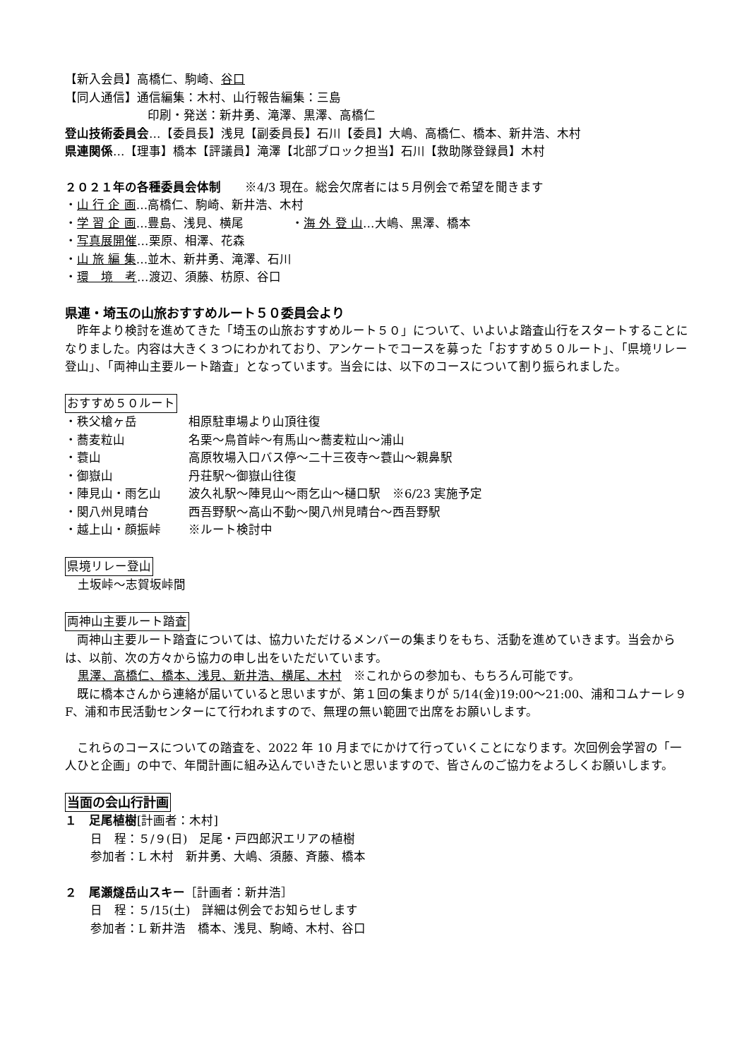【新入会員】高橋仁、駒崎、谷口
【同人通信】通信編集：木村、山行報告編集：三島
印刷・発送：新井勇、滝澤、黒澤、高橋仁
登山技術委員会…【委員長】浅見【副委員長】石川【委員】大嶋、高橋仁、橋本、新井浩、木村
県連関係…【理事】橋本【評議員】滝澤【北部ブロック担当】石川【救助隊登録員】木村
２０２１年の各種委員会体制　　※4/3 現在。総会欠席者には５月例会で希望を聞きます
・山 行 企 画…高橋仁、駒崎、新井浩、木村
・学 習 企 画…豊島、浅見、横尾　　　　・海 外 登 山…大嶋、黒澤、橋本
・写真展開催…栗原、相澤、花森
・山 旅 編 集…並木、新井勇、滝澤、石川
・環　境　考…渡辺、須藤、枋原、谷口
県連・埼玉の山旅おすすめルート５０委員会より
　昨年より検討を進めてきた「埼玉の山旅おすすめルート５０」について、いよいよ踏査山行をスタートすることになりました。内容は大きく３つにわかれており、アンケートでコースを募った「おすすめ５０ルート」、「県境リレー登山」、「両神山主要ルート踏査」となっています。当会には、以下のコースについて割り振られました。
おすすめ５０ルート
・秩父槍ヶ岳 相原駐車場より山頂往復
・蕎麦粒山 名栗～鳥首峠～有馬山～蕎麦粒山～浦山
・蓑山 高原牧場入口バス停～二十三夜寺～蓑山～親鼻駅
・御嶽山 丹荘駅～御嶽山往復
・陣見山・雨乞山 波久礼駅～陣見山～雨乞山～樋口駅　※6/23 実施予定
・関八州見晴台 西吾野駅～高山不動～関八州見晴台～西吾野駅
・越上山・顔振峠 ※ルート検討中
県境リレー登山
土坂峠～志賀坂峠間
両神山主要ルート踏査
　両神山主要ルート踏査については、協力いただけるメンバーの集まりをもち、活動を進めていきます。当会からは、以前、次の方々から協力の申し出をいただいています。
黒澤、高橋仁、橋本、浅見、新井浩、横尾、木村　※これからの参加も、もちろん可能です。
　既に橋本さんから連絡が届いていると思いますが、第１回の集まりが 5/14(金)19:00～21:00、浦和コムナーレ９F、浦和市民活動センターにて行われますので、無理の無い範囲で出席をお願いします。
　これらのコースについての踏査を、2022 年 10 月までにかけて行っていくことになります。次回例会学習の「一人ひと企画」の中で、年間計画に組み込んでいきたいと思いますので、皆さんのご協力をよろしくお願いします。
当面の会山行計画
１　足尾植樹[計画者：木村]
日　程：５/９(日)　足尾・戸四郎沢エリアの植樹
参加者：L 木村　新井勇、大嶋、須藤、斉藤、橋本
２　尾瀬燧岳山スキー［計画者：新井浩］
日　程：５/15(土)　詳細は例会でお知らせします
参加者：L 新井浩　橋本、浅見、駒崎、木村、谷口